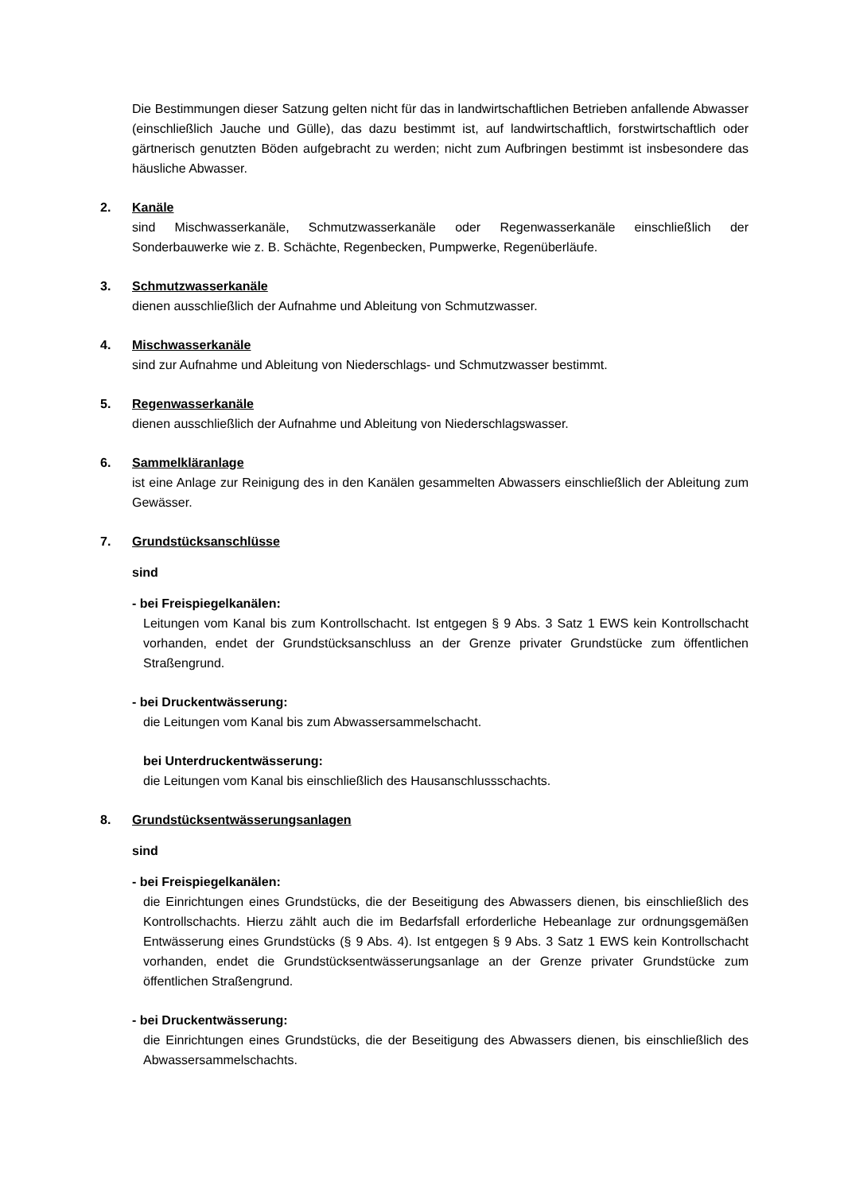Die Bestimmungen dieser Satzung gelten nicht für das in landwirtschaftlichen Betrieben anfallende Abwasser (einschließlich Jauche und Gülle), das dazu bestimmt ist, auf landwirtschaftlich, forstwirtschaftlich oder gärtnerisch genutzten Böden aufgebracht zu werden; nicht zum Aufbringen bestimmt ist insbesondere das häusliche Abwasser.
2. Kanäle
sind Mischwasserkanäle, Schmutzwasserkanäle oder Regenwasserkanäle einschließlich der Sonderbauwerke wie z. B. Schächte, Regenbecken, Pumpwerke, Regenüberläufe.
3. Schmutzwasserkanäle
dienen ausschließlich der Aufnahme und Ableitung von Schmutzwasser.
4. Mischwasserkanäle
sind zur Aufnahme und Ableitung von Niederschlags- und Schmutzwasser bestimmt.
5. Regenwasserkanäle
dienen ausschließlich der Aufnahme und Ableitung von Niederschlagswasser.
6. Sammelkläranlage
ist eine Anlage zur Reinigung des in den Kanälen gesammelten Abwassers einschließlich der Ableitung zum Gewässer.
7. Grundstücksanschlüsse
sind
- bei Freispiegelkanälen:
Leitungen vom Kanal bis zum Kontrollschacht. Ist entgegen § 9 Abs. 3 Satz 1 EWS kein Kontrollschacht vorhanden, endet der Grundstücksanschluss an der Grenze privater Grundstücke zum öffentlichen Straßengrund.
- bei Druckentwässerung:
die Leitungen vom Kanal bis zum Abwassersammelschacht.
bei Unterdruckentwässerung:
die Leitungen vom Kanal bis einschließlich des Hausanschlussschachts.
8. Grundstücksentwässerungsanlagen
sind
- bei Freispiegelkanälen:
die Einrichtungen eines Grundstücks, die der Beseitigung des Abwassers dienen, bis einschließlich des Kontrollschachts. Hierzu zählt auch die im Bedarfsfall erforderliche Hebeanlage zur ordnungsgemäßen Entwässerung eines Grundstücks (§ 9 Abs. 4). Ist entgegen § 9 Abs. 3 Satz 1 EWS kein Kontrollschacht vorhanden, endet die Grundstücksentwässerungsanlage an der Grenze privater Grundstücke zum öffentlichen Straßengrund.
- bei Druckentwässerung:
die Einrichtungen eines Grundstücks, die der Beseitigung des Abwassers dienen, bis einschließlich des Abwassersammelschachts.